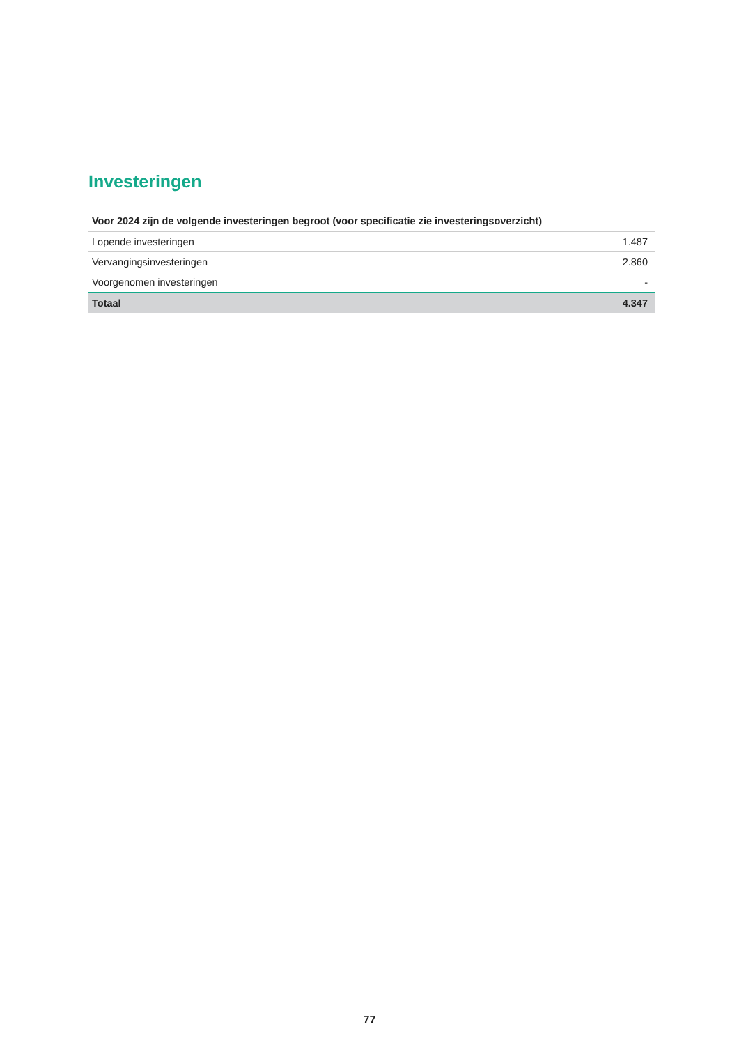Investeringen
| Voor 2024 zijn de volgende investeringen begroot (voor specificatie zie investeringsoverzicht) | |
| --- | --- |
| Lopende investeringen | 1.487 |
| Vervangingsinvesteringen | 2.860 |
| Voorgenomen investeringen | - |
| Totaal | 4.347 |
77